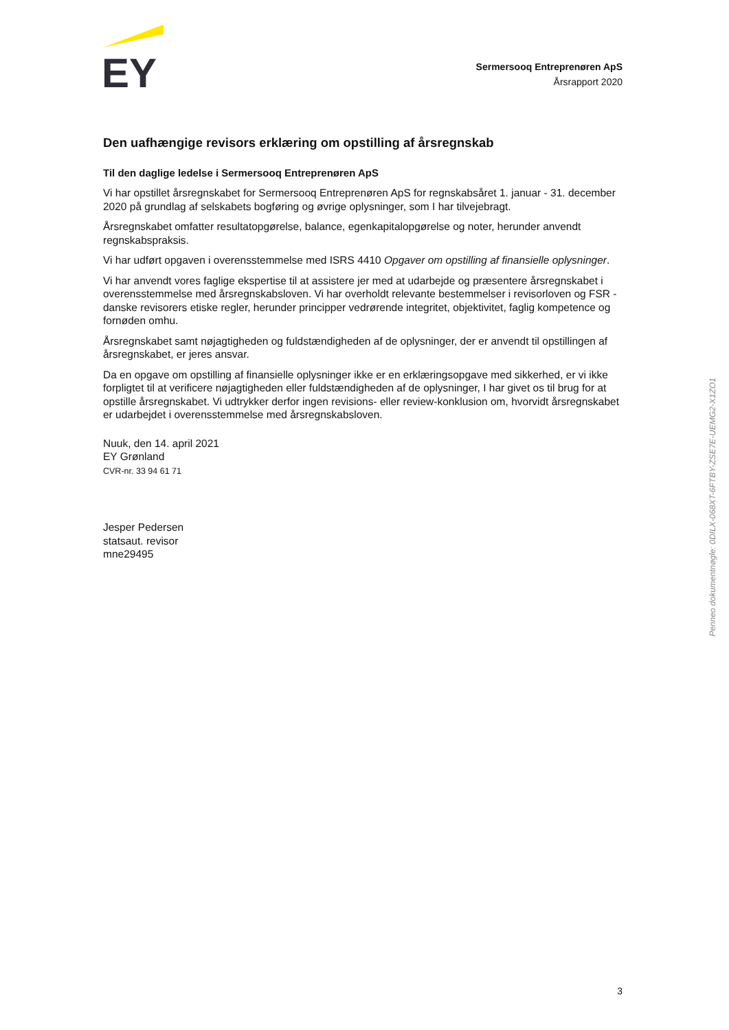EY
Sermersooq Entreprenøren ApS
Årsrapport 2020
Den uafhængige revisors erklæring om opstilling af årsregnskab
Til den daglige ledelse i Sermersooq Entreprenøren ApS
Vi har opstillet årsregnskabet for Sermersooq Entreprenøren ApS for regnskabsåret 1. januar - 31. december 2020 på grundlag af selskabets bogføring og øvrige oplysninger, som I har tilvejebragt.
Årsregnskabet omfatter resultatopgørelse, balance, egenkapitalopgørelse og noter, herunder anvendt regnskabspraksis.
Vi har udført opgaven i overensstemmelse med ISRS 4410 Opgaver om opstilling af finansielle oplysninger.
Vi har anvendt vores faglige ekspertise til at assistere jer med at udarbejde og præsentere årsregnskabet i overensstemmelse med årsregnskabsloven. Vi har overholdt relevante bestemmelser i revisorloven og FSR - danske revisorers etiske regler, herunder principper vedrørende integritet, objektivitet, faglig kompetence og fornøden omhu.
Årsregnskabet samt nøjagtigheden og fuldstændigheden af de oplysninger, der er anvendt til opstillingen af årsregnskabet, er jeres ansvar.
Da en opgave om opstilling af finansielle oplysninger ikke er en erklæringsopgave med sikkerhed, er vi ikke forpligtet til at verificere nøjagtigheden eller fuldstændigheden af de oplysninger, I har givet os til brug for at opstille årsregnskabet. Vi udtrykker derfor ingen revisions- eller review-konklusion om, hvorvidt årsregnskabet er udarbejdet i overensstemmelse med årsregnskabsloven.
Nuuk, den 14. april 2021
EY Grønland
CVR-nr. 33 94 61 71
Jesper Pedersen
statsaut. revisor
mne29495
Penneo dokumentnøgle: 0DILX-068XT-6FTBY-ZSE7E-UEMG2-X1ZO1
3